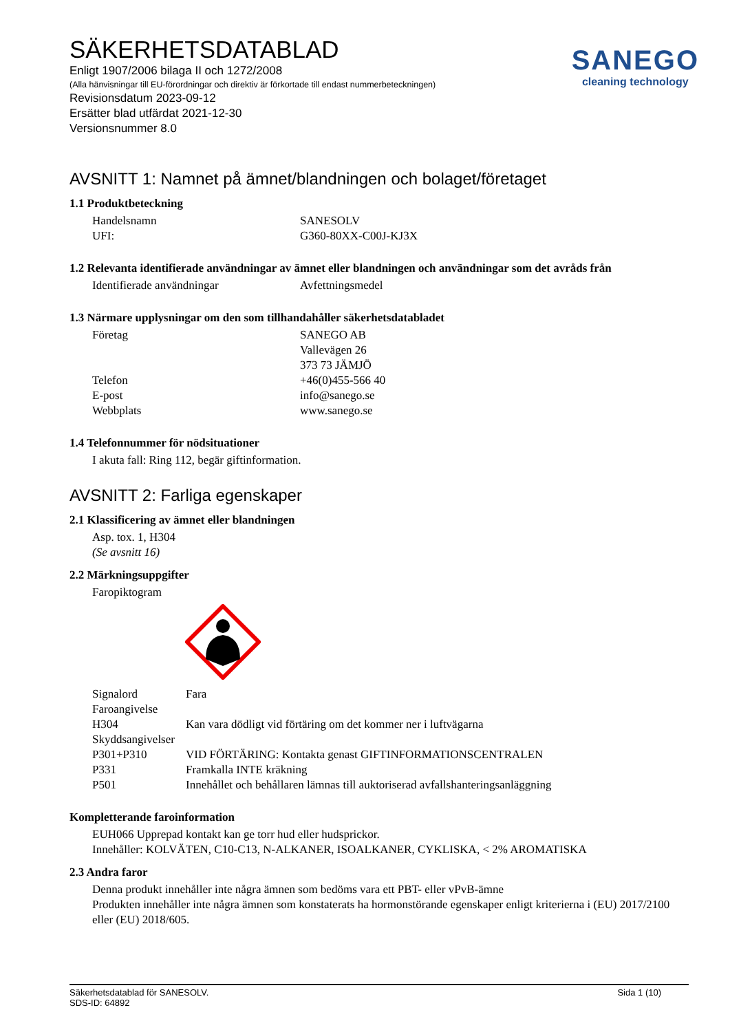SANEGO
cleaning technology
SÄKERHETSDATABLAD
Enligt 1907/2006 bilaga II och 1272/2008
(Alla hänvisningar till EU-förordningar och direktiv är förkortade till endast nummerbeteckningen)
Revisionsdatum 2023-09-12
Ersätter blad utfärdat 2021-12-30
Versionsnummer 8.0
AVSNITT 1: Namnet på ämnet/blandningen och bolaget/företaget
1.1 Produktbeteckning
| Handelsnamn | SANESOLV |
| UFI: | G360-80XX-C00J-KJ3X |
1.2 Relevanta identifierade användningar av ämnet eller blandningen och användningar som det avråds från
| Identifierade användningar | Avfettningsmedel |
1.3 Närmare upplysningar om den som tillhandahåller säkerhetsdatabladet
| Företag | SANEGO AB Vallevägen 26 373 73 JÄMJÖ |
| Telefon | +46(0)455-566 40 |
| E-post | info@sanego.se |
| Webbplats | www.sanego.se |
1.4 Telefonnummer för nödsituationer
I akuta fall: Ring 112, begär giftinformation.
AVSNITT 2: Farliga egenskaper
2.1 Klassificering av ämnet eller blandningen
Asp. tox. 1, H304
(Se avsnitt 16)
2.2 Märkningsuppgifter
Faropiktogram
| Signalord | Fara |
| Faroangivelse | |
| H304 | Kan vara dödligt vid förtäring om det kommer ner i luftvägarna |
| Skyddsangivelser | |
| P301+P310 | VID FÖRTÄRING: Kontakta genast GIFTINFORMATIONSCENTRALEN |
| P331 | Framkalla INTE kräkning |
| P501 | Innehållet och behållaren lämnas till auktoriserad avfallshanteringsanläggning |
Kompletterande faroinformation
EUH066 Upprepad kontakt kan ge torr hud eller hudsprickor.
Innehåller: KOLVÄTEN, C10-C13, N-ALKANER, ISOALKANER, CYKLISKA, < 2% AROMATISKA
2.3 Andra faror
Denna produkt innehåller inte några ämnen som bedöms vara ett PBT- eller vPvB-ämne
Produkten innehåller inte några ämnen som konstaterats ha hormonstörande egenskaper enligt kriterierna i (EU) 2017/2100 eller (EU) 2018/605.
Säkerhetsdatablad för SANESOLV.
SDS-ID: 64892
Sida 1 (10)